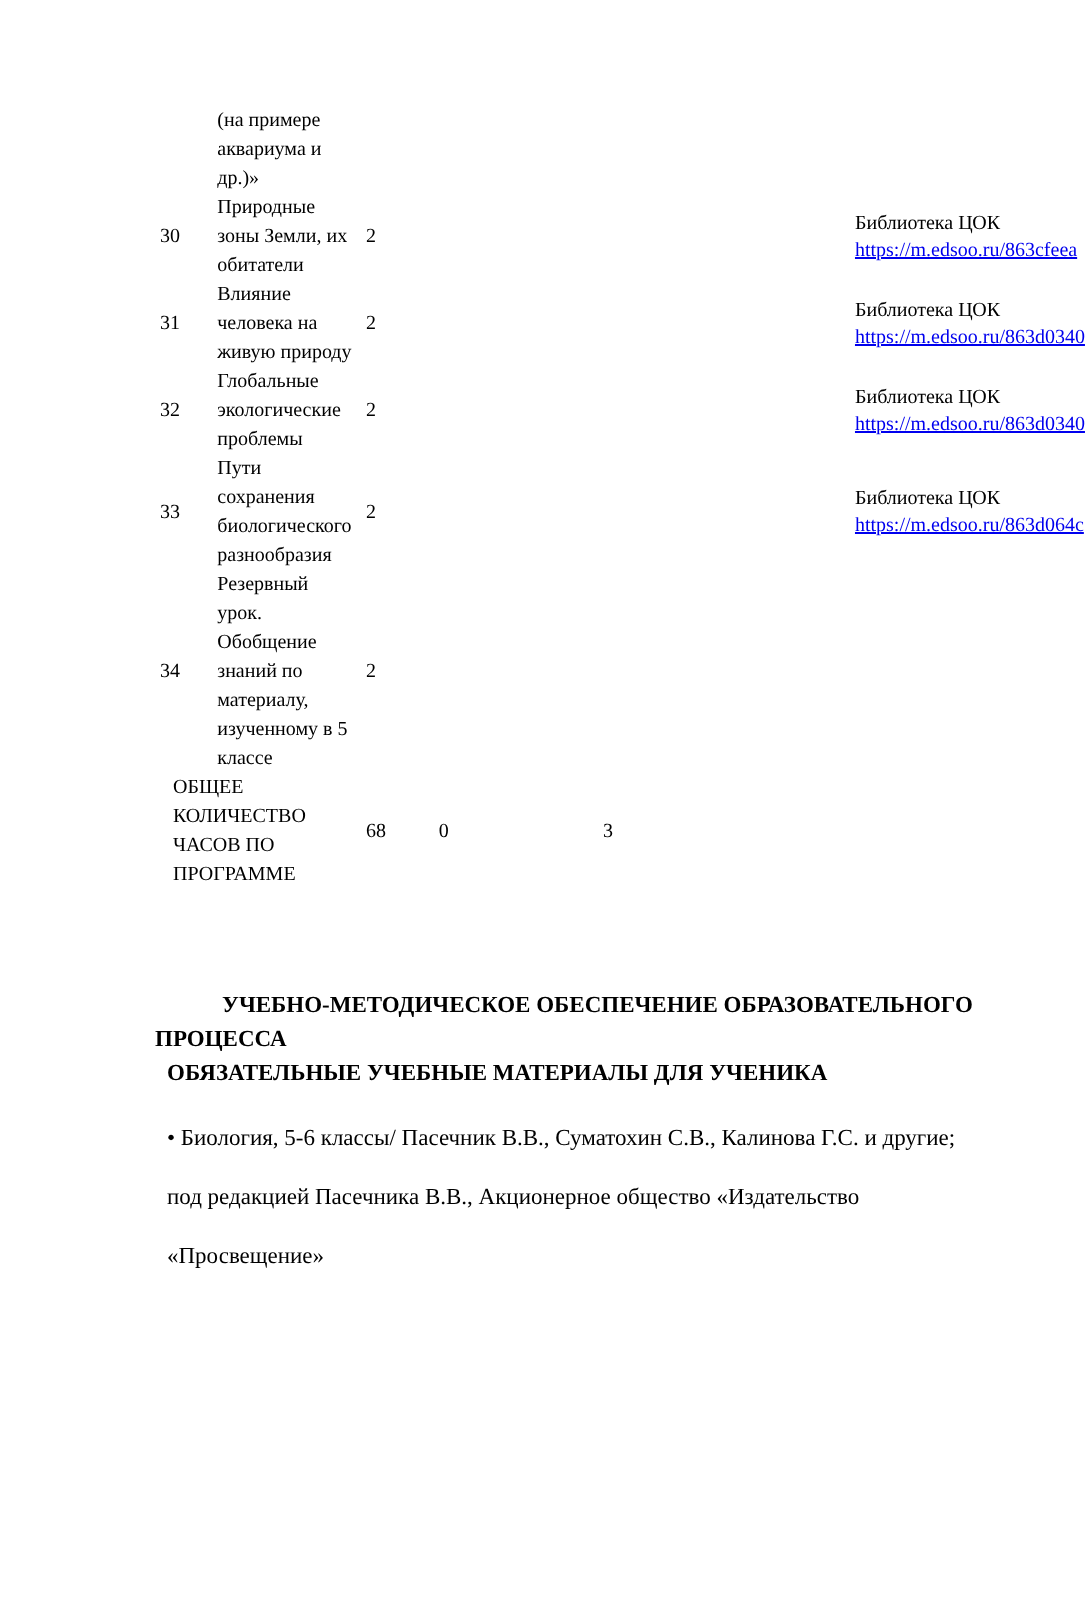| | (на примере аквариума и др.)» | | | | | |
| 30 | Природные зоны Земли, их обитатели | 2 | | | | Библиотека ЦОК https://m.edsoo.ru/863cfeea |
| 31 | Влияние человека на живую природу | 2 | | | | Библиотека ЦОК https://m.edsoo.ru/863d0340 |
| 32 | Глобальные экологические проблемы | 2 | | | | Библиотека ЦОК https://m.edsoo.ru/863d0340 |
| 33 | Пути сохранения биологического разнообразия | 2 | | | | Библиотека ЦОК https://m.edsoo.ru/863d064c |
| 34 | Резервный урок. Обобщение знаний по материалу, изученному в 5 классе | 2 | | | | |
| ОБЩЕЕ КОЛИЧЕСТВО ЧАСОВ ПО ПРОГРАММЕ | | 68 | 0 | 3 | | |
УЧЕБНО-МЕТОДИЧЕСКОЕ ОБЕСПЕЧЕНИЕ ОБРАЗОВАТЕЛЬНОГО ПРОЦЕССА
ОБЯЗАТЕЛЬНЫЕ УЧЕБНЫЕ МАТЕРИАЛЫ ДЛЯ УЧЕНИКА
• Биология, 5-6 классы/ Пасечник В.В., Суматохин С.В., Калинова Г.С. и другие; под редакцией Пасечника В.В., Акционерное общество «Издательство «Просвещение»